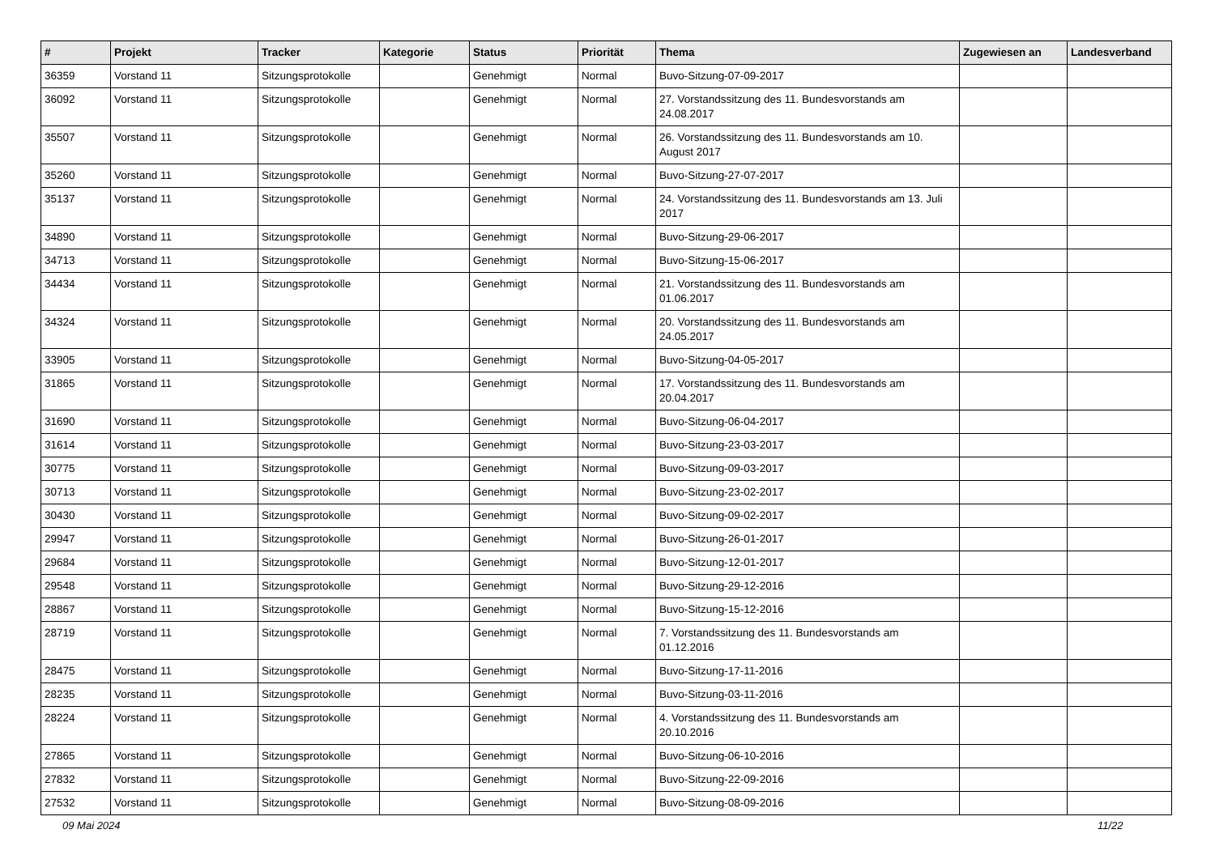| # | Projekt | Tracker | Kategorie | Status | Priorität | Thema | Zugewiesen an | Landesverband |
| --- | --- | --- | --- | --- | --- | --- | --- | --- |
| 36359 | Vorstand 11 | Sitzungsprotokolle | | Genehmigt | Normal | Buvo-Sitzung-07-09-2017 | | |
| 36092 | Vorstand 11 | Sitzungsprotokolle | | Genehmigt | Normal | 27. Vorstandssitzung des 11. Bundesvorstands am 24.08.2017 | | |
| 35507 | Vorstand 11 | Sitzungsprotokolle | | Genehmigt | Normal | 26. Vorstandssitzung des 11. Bundesvorstands am 10. August 2017 | | |
| 35260 | Vorstand 11 | Sitzungsprotokolle | | Genehmigt | Normal | Buvo-Sitzung-27-07-2017 | | |
| 35137 | Vorstand 11 | Sitzungsprotokolle | | Genehmigt | Normal | 24. Vorstandssitzung des 11. Bundesvorstands am 13. Juli 2017 | | |
| 34890 | Vorstand 11 | Sitzungsprotokolle | | Genehmigt | Normal | Buvo-Sitzung-29-06-2017 | | |
| 34713 | Vorstand 11 | Sitzungsprotokolle | | Genehmigt | Normal | Buvo-Sitzung-15-06-2017 | | |
| 34434 | Vorstand 11 | Sitzungsprotokolle | | Genehmigt | Normal | 21. Vorstandssitzung des 11. Bundesvorstands am 01.06.2017 | | |
| 34324 | Vorstand 11 | Sitzungsprotokolle | | Genehmigt | Normal | 20. Vorstandssitzung des 11. Bundesvorstands am 24.05.2017 | | |
| 33905 | Vorstand 11 | Sitzungsprotokolle | | Genehmigt | Normal | Buvo-Sitzung-04-05-2017 | | |
| 31865 | Vorstand 11 | Sitzungsprotokolle | | Genehmigt | Normal | 17. Vorstandssitzung des 11. Bundesvorstands am 20.04.2017 | | |
| 31690 | Vorstand 11 | Sitzungsprotokolle | | Genehmigt | Normal | Buvo-Sitzung-06-04-2017 | | |
| 31614 | Vorstand 11 | Sitzungsprotokolle | | Genehmigt | Normal | Buvo-Sitzung-23-03-2017 | | |
| 30775 | Vorstand 11 | Sitzungsprotokolle | | Genehmigt | Normal | Buvo-Sitzung-09-03-2017 | | |
| 30713 | Vorstand 11 | Sitzungsprotokolle | | Genehmigt | Normal | Buvo-Sitzung-23-02-2017 | | |
| 30430 | Vorstand 11 | Sitzungsprotokolle | | Genehmigt | Normal | Buvo-Sitzung-09-02-2017 | | |
| 29947 | Vorstand 11 | Sitzungsprotokolle | | Genehmigt | Normal | Buvo-Sitzung-26-01-2017 | | |
| 29684 | Vorstand 11 | Sitzungsprotokolle | | Genehmigt | Normal | Buvo-Sitzung-12-01-2017 | | |
| 29548 | Vorstand 11 | Sitzungsprotokolle | | Genehmigt | Normal | Buvo-Sitzung-29-12-2016 | | |
| 28867 | Vorstand 11 | Sitzungsprotokolle | | Genehmigt | Normal | Buvo-Sitzung-15-12-2016 | | |
| 28719 | Vorstand 11 | Sitzungsprotokolle | | Genehmigt | Normal | 7. Vorstandssitzung des 11. Bundesvorstands am 01.12.2016 | | |
| 28475 | Vorstand 11 | Sitzungsprotokolle | | Genehmigt | Normal | Buvo-Sitzung-17-11-2016 | | |
| 28235 | Vorstand 11 | Sitzungsprotokolle | | Genehmigt | Normal | Buvo-Sitzung-03-11-2016 | | |
| 28224 | Vorstand 11 | Sitzungsprotokolle | | Genehmigt | Normal | 4. Vorstandssitzung des 11. Bundesvorstands am 20.10.2016 | | |
| 27865 | Vorstand 11 | Sitzungsprotokolle | | Genehmigt | Normal | Buvo-Sitzung-06-10-2016 | | |
| 27832 | Vorstand 11 | Sitzungsprotokolle | | Genehmigt | Normal | Buvo-Sitzung-22-09-2016 | | |
| 27532 | Vorstand 11 | Sitzungsprotokolle | | Genehmigt | Normal | Buvo-Sitzung-08-09-2016 | | |
09 Mai 2024 11/22